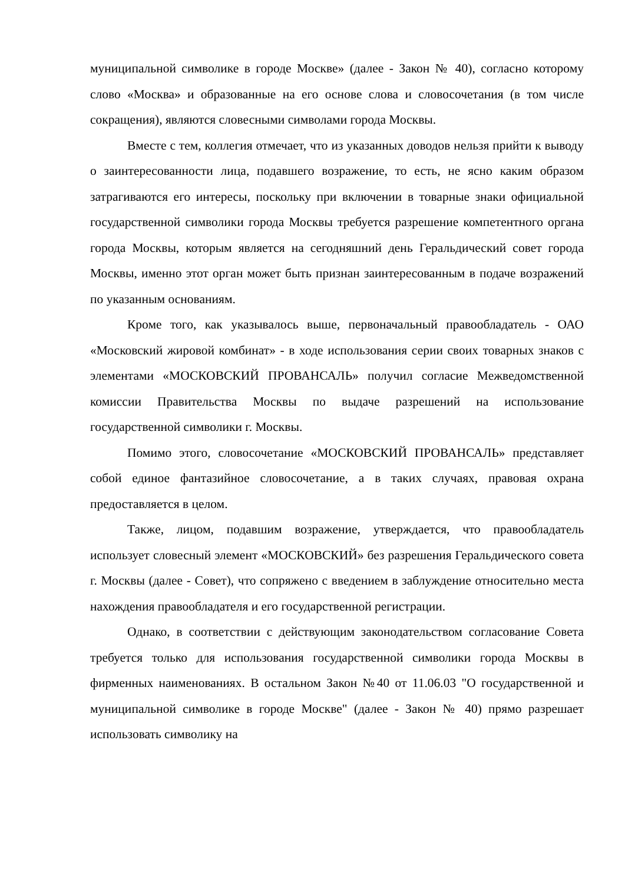муниципальной символике в городе Москве» (далее - Закон № 40), согласно которому слово «Москва» и образованные на его основе слова и словосочетания (в том числе сокращения), являются словесными символами города Москвы.
Вместе с тем, коллегия отмечает, что из указанных доводов нельзя прийти к выводу о заинтересованности лица, подавшего возражение, то есть, не ясно каким образом затрагиваются его интересы, поскольку при включении в товарные знаки официальной государственной символики города Москвы требуется разрешение компетентного органа города Москвы, которым является на сегодняшний день Геральдический совет города Москвы, именно этот орган может быть признан заинтересованным в подаче возражений по указанным основаниям.
Кроме того, как указывалось выше, первоначальный правообладатель - ОАО «Московский жировой комбинат» - в ходе использования серии своих товарных знаков с элементами «МОСКОВСКИЙ ПРОВАНСАЛЬ» получил согласие Межведомственной комиссии Правительства Москвы по выдаче разрешений на использование государственной символики г. Москвы.
Помимо этого, словосочетание «МОСКОВСКИЙ ПРОВАНСАЛЬ» представляет собой единое фантазийное словосочетание, а в таких случаях, правовая охрана предоставляется в целом.
Также, лицом, подавшим возражение, утверждается, что правообладатель использует словесный элемент «МОСКОВСКИЙ» без разрешения Геральдического совета г. Москвы (далее - Совет), что сопряжено с введением в заблуждение относительно места нахождения правообладателя и его государственной регистрации.
Однако, в соответствии с действующим законодательством согласование Совета требуется только для использования государственной символики города Москвы в фирменных наименованиях. В остальном Закон №40 от 11.06.03 "О государственной и муниципальной символике в городе Москве" (далее - Закон № 40) прямо разрешает использовать символику на